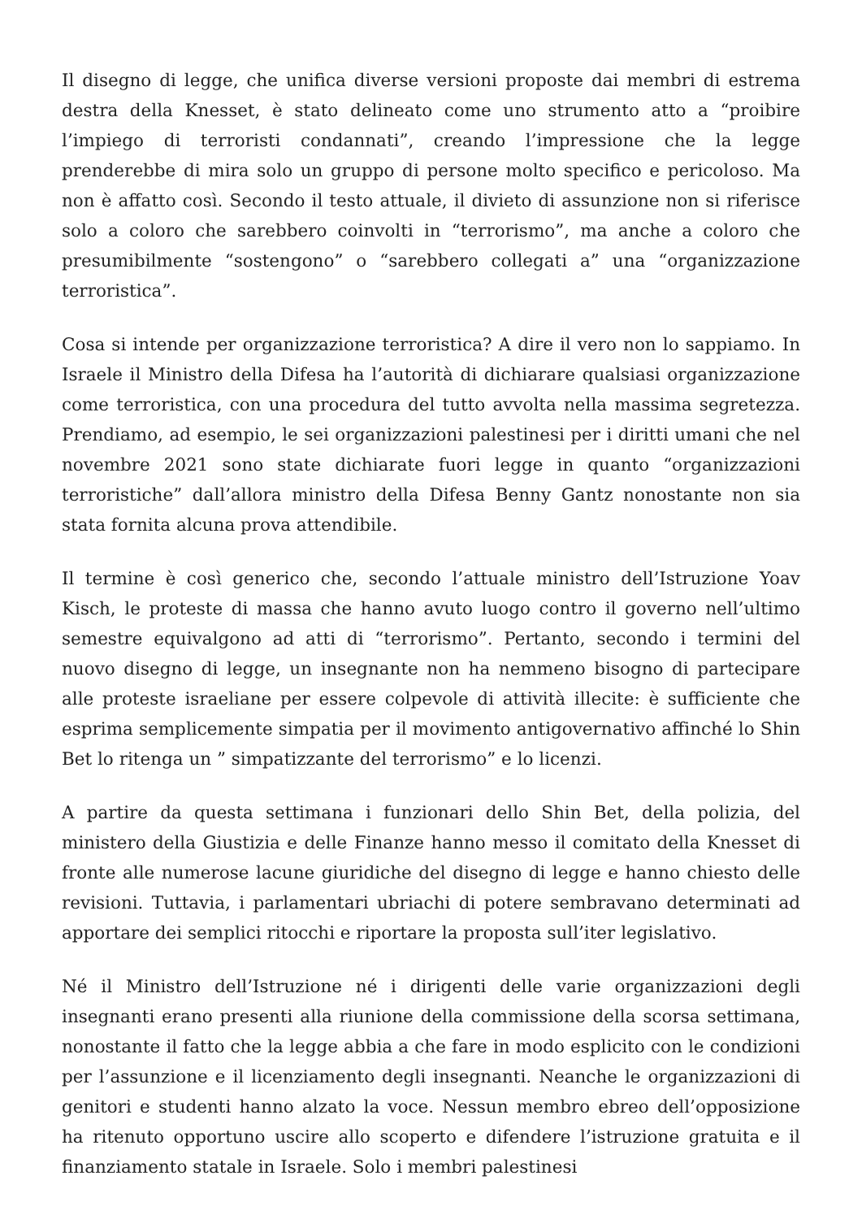Il disegno di legge, che unifica diverse versioni proposte dai membri di estrema destra della Knesset, è stato delineato come uno strumento atto a “proibire l’impiego di terroristi condannati”, creando l’impressione che la legge prenderebbe di mira solo un gruppo di persone molto specifico e pericoloso. Ma non è affatto così. Secondo il testo attuale, il divieto di assunzione non si riferisce solo a coloro che sarebbero coinvolti in “terrorismo”, ma anche a coloro che presumibilmente “sostengono” o “sarebbero collegati a” una “organizzazione terroristica”.
Cosa si intende per organizzazione terroristica? A dire il vero non lo sappiamo. In Israele il Ministro della Difesa ha l’autorità di dichiarare qualsiasi organizzazione come terroristica, con una procedura del tutto avvolta nella massima segretezza. Prendiamo, ad esempio, le sei organizzazioni palestinesi per i diritti umani che nel novembre 2021 sono state dichiarate fuori legge in quanto “organizzazioni terroristiche” dall’allora ministro della Difesa Benny Gantz nonostante non sia stata fornita alcuna prova attendibile.
Il termine è così generico che, secondo l’attuale ministro dell’Istruzione Yoav Kisch, le proteste di massa che hanno avuto luogo contro il governo nell’ultimo semestre equivalgono ad atti di “terrorismo”. Pertanto, secondo i termini del nuovo disegno di legge, un insegnante non ha nemmeno bisogno di partecipare alle proteste israeliane per essere colpevole di attività illecite: è sufficiente che esprima semplicemente simpatia per il movimento antigovernativo affinché lo Shin Bet lo ritenga un ” simpatizzante del terrorismo” e lo licenzi.
A partire da questa settimana i funzionari dello Shin Bet, della polizia, del ministero della Giustizia e delle Finanze hanno messo il comitato della Knesset di fronte alle numerose lacune giuridiche del disegno di legge e hanno chiesto delle revisioni. Tuttavia, i parlamentari ubriachi di potere sembravano determinati ad apportare dei semplici ritocchi e riportare la proposta sull’iter legislativo.
Né il Ministro dell’Istruzione né i dirigenti delle varie organizzazioni degli insegnanti erano presenti alla riunione della commissione della scorsa settimana, nonostante il fatto che la legge abbia a che fare in modo esplicito con le condizioni per l’assunzione e il licenziamento degli insegnanti. Neanche le organizzazioni di genitori e studenti hanno alzato la voce. Nessun membro ebreo dell’opposizione ha ritenuto opportuno uscire allo scoperto e difendere l’istruzione gratuita e il finanziamento statale in Israele. Solo i membri palestinesi